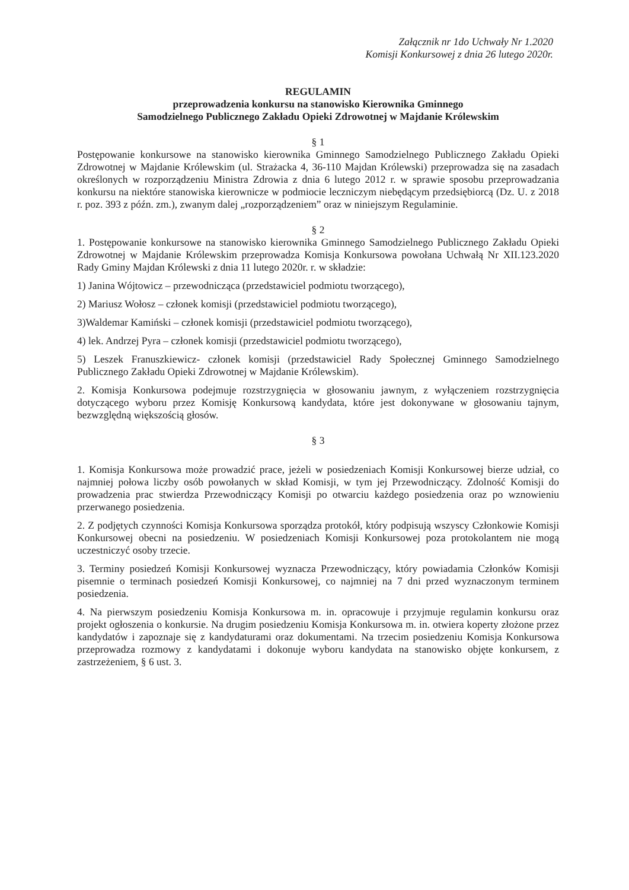Załącznik nr 1do Uchwały Nr 1.2020
Komisji Konkursowej z dnia 26 lutego 2020r.
REGULAMIN
przeprowadzenia konkursu na stanowisko Kierownika Gminnego
Samodzielnego Publicznego Zakładu Opieki Zdrowotnej w Majdanie Królewskim
§ 1
Postępowanie konkursowe na stanowisko kierownika Gminnego Samodzielnego Publicznego Zakładu Opieki Zdrowotnej w Majdanie Królewskim (ul. Strażacka 4, 36-110 Majdan Królewski) przeprowadza się na zasadach określonych w rozporządzeniu Ministra Zdrowia z dnia 6 lutego 2012 r. w sprawie sposobu przeprowadzania konkursu na niektóre stanowiska kierownicze w podmiocie leczniczym niebędącym przedsiębiorcą (Dz. U. z 2018 r. poz. 393 z późn. zm.), zwanym dalej „rozporządzeniem” oraz w niniejszym Regulaminie.
§ 2
1. Postępowanie konkursowe na stanowisko kierownika Gminnego Samodzielnego Publicznego Zakładu Opieki Zdrowotnej w Majdanie Królewskim przeprowadza Komisja Konkursowa powołana Uchwałą Nr XII.123.2020 Rady Gminy Majdan Królewski z dnia 11 lutego 2020r. r. w składzie:
1) Janina Wójtowicz – przewodnicząca (przedstawiciel podmiotu tworzącego),
2) Mariusz Wołosz – członek komisji (przedstawiciel podmiotu tworzącego),
3)Waldemar Kamiński – członek komisji (przedstawiciel podmiotu tworzącego),
4) lek. Andrzej Pyra – członek komisji (przedstawiciel podmiotu tworzącego),
5) Leszek Franuszkiewicz- członek komisji (przedstawiciel Rady Społecznej Gminnego Samodzielnego Publicznego Zakładu Opieki Zdrowotnej w Majdanie Królewskim).
2. Komisja Konkursowa podejmuje rozstrzygnięcia w głosowaniu jawnym, z wyłączeniem rozstrzygnięcia dotyczącego wyboru przez Komisję Konkursową kandydata, które jest dokonywane w głosowaniu tajnym, bezwzględną większością głosów.
§ 3
1. Komisja Konkursowa może prowadzić prace, jeżeli w posiedzeniach Komisji Konkursowej bierze udział, co najmniej połowa liczby osób powołanych w skład Komisji, w tym jej Przewodniczący. Zdolność Komisji do prowadzenia prac stwierdza Przewodniczący Komisji po otwarciu każdego posiedzenia oraz po wznowieniu przerwanego posiedzenia.
2. Z podjętych czynności Komisja Konkursowa sporządza protokół, który podpisują wszyscy Członkowie Komisji Konkursowej obecni na posiedzeniu. W posiedzeniach Komisji Konkursowej poza protokolantem nie mogą uczestniczyć osoby trzecie.
3. Terminy posiedzeń Komisji Konkursowej wyznacza Przewodniczący, który powiadamia Członków Komisji pisemnie o terminach posiedzeń Komisji Konkursowej, co najmniej na 7 dni przed wyznaczonym terminem posiedzenia.
4. Na pierwszym posiedzeniu Komisja Konkursowa m. in. opracowuje i przyjmuje regulamin konkursu oraz projekt ogłoszenia o konkursie. Na drugim posiedzeniu Komisja Konkursowa m. in. otwiera koperty złożone przez kandydatów i zapoznaje się z kandydaturami oraz dokumentami. Na trzecim posiedzeniu Komisja Konkursowa przeprowadza rozmowy z kandydatami i dokonuje wyboru kandydata na stanowisko objęte konkursem, z zastrzeżeniem, § 6 ust. 3.